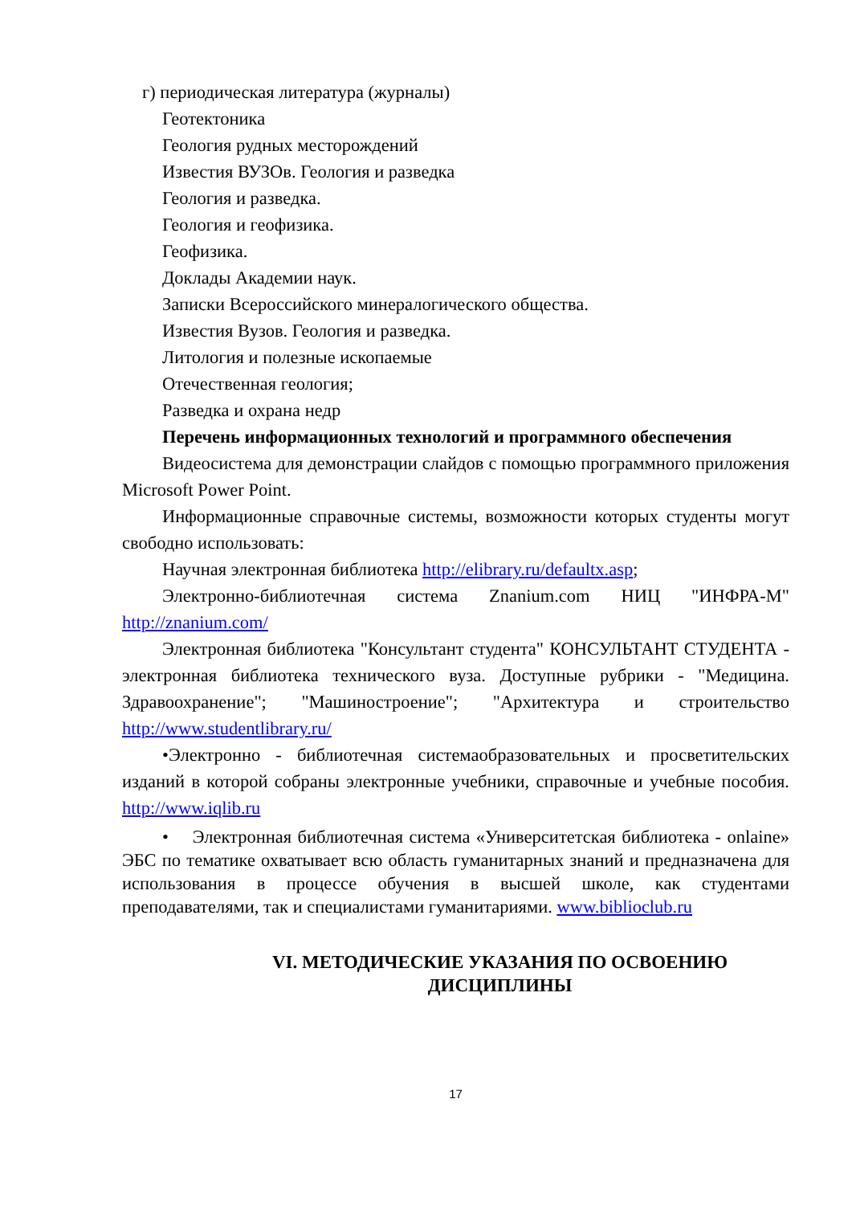г) периодическая литература (журналы)
Геотектоника
Геология рудных месторождений
Известия ВУЗОв. Геология и разведка
Геология и разведка.
Геология и геофизика.
Геофизика.
Доклады Академии наук.
Записки Всероссийского минералогического общества.
Известия Вузов. Геология и разведка.
Литология и полезные ископаемые
Отечественная геология;
Разведка и охрана недр
Перечень информационных технологий и программного обеспечения
Видеосистема для демонстрации слайдов с помощью программного приложения Microsoft Power Point.
Информационные справочные системы, возможности которых студенты могут свободно использовать:
Научная электронная библиотека http://elibrary.ru/defaultx.asp;
Электронно-библиотечная система Znanium.com НИЦ "ИНФРА-М" http://znanium.com/
Электронная библиотека "Консультант студента" КОНСУЛЬТАНТ СТУДЕНТА - электронная библиотека технического вуза. Доступные рубрики - "Медицина. Здравоохранение"; "Машиностроение"; "Архитектура и строительство http://www.studentlibrary.ru/
•Электронно - библиотечная системаобразовательных и просветительских изданий в которой собраны электронные учебники, справочные и учебные пособия. http://www.iqlib.ru
• Электронная библиотечная система «Университетская библиотека - onlaine» ЭБС по тематике охватывает всю область гуманитарных знаний и предназначена для использования в процессе обучения в высшей школе, как студентами преподавателями, так и специалистами гуманитариями. www.biblioclub.ru
VI. МЕТОДИЧЕСКИЕ УКАЗАНИЯ ПО ОСВОЕНИЮ
ДИСЦИПЛИНЫ
17